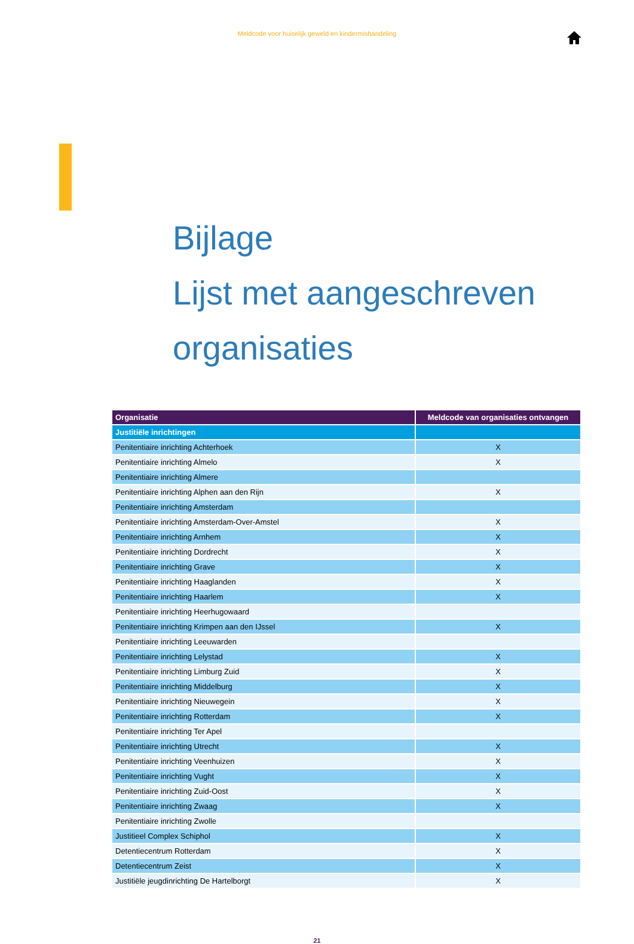Meldcode voor huiselijk geweld en kindermishandeling
Bijlage
Lijst met aangeschreven
organisaties
| Organisatie | Meldcode van organisaties ontvangen |
| --- | --- |
| Justitiële inrichtingen | |
| Penitentiaire inrichting Achterhoek | X |
| Penitentiaire inrichting Almelo | X |
| Penitentiaire inrichting Almere | |
| Penitentiaire inrichting Alphen aan den Rijn | X |
| Penitentiaire inrichting Amsterdam | |
| Penitentiaire inrichting Amsterdam-Over-Amstel | X |
| Penitentiaire inrichting Arnhem | X |
| Penitentiaire inrichting Dordrecht | X |
| Penitentiaire inrichting Grave | X |
| Penitentiaire inrichting Haaglanden | X |
| Penitentiaire inrichting Haarlem | X |
| Penitentiaire inrichting Heerhugowaard | |
| Penitentiaire inrichting Krimpen aan den IJssel | X |
| Penitentiaire inrichting Leeuwarden | |
| Penitentiaire inrichting Lelystad | X |
| Penitentiaire inrichting Limburg Zuid | X |
| Penitentiaire inrichting Middelburg | X |
| Penitentiaire inrichting Nieuwegein | X |
| Penitentiaire inrichting Rotterdam | X |
| Penitentiaire inrichting Ter Apel | |
| Penitentiaire inrichting Utrecht | X |
| Penitentiaire inrichting Veenhuizen | X |
| Penitentiaire inrichting Vught | X |
| Penitentiaire inrichting Zuid-Oost | X |
| Penitentiaire inrichting Zwaag | X |
| Penitentiaire inrichting Zwolle | |
| Justitieel Complex Schiphol | X |
| Detentiecentrum Rotterdam | X |
| Detentiecentrum Zeist | X |
| Justitiële jeugdinrichting De Hartelborgt | X |
21